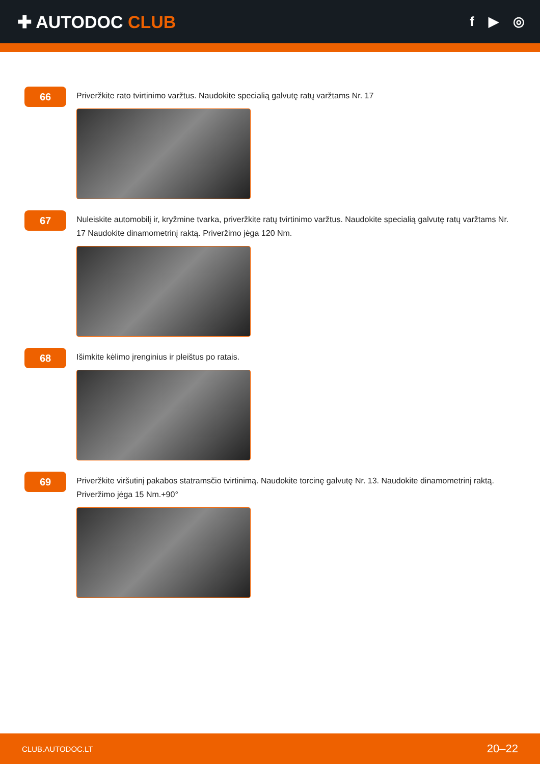✚ AUTODOC CLUB
f ▶ ◎
66
Priveržkite rato tvirtinimo varžtus. Naudokite specialią galvutę ratų varžtams Nr. 17
67
Nuleiskite automobilį ir, kryžmine tvarka, priveržkite ratų tvirtinimo varžtus. Naudokite specialią galvutę ratų varžtams Nr. 17 Naudokite dinamometrinį raktą. Priveržimo jėga 120 Nm.
68
Išimkite kėlimo įrenginius ir pleištus po ratais.
69
Priveržkite viršutinį pakabos statramsčio tvirtinimą. Naudokite torcinę galvutę Nr. 13. Naudokite dinamometrinį raktą. Priveržimo jėga 15 Nm.+90°
CLUB.AUTODOC.LT 20–22